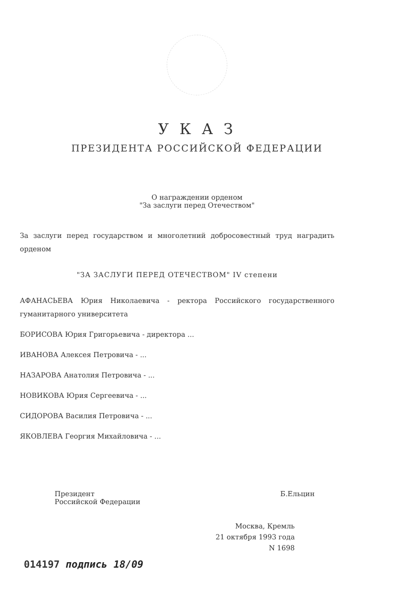У К А З
ПРЕЗИДЕНТА РОССИЙСКОЙ ФЕДЕРАЦИИ
О награждении орденом
"За заслуги перед Отечеством"
За заслуги перед государством и многолетний добросовестный труд наградить орденом
"ЗА ЗАСЛУГИ ПЕРЕД ОТЕЧЕСТВОМ" IV степени
АФАНАСЬЕВА Юрия Николаевича - ректора Российского государственного гуманитарного университета
БОРИСОВА Юрия Григорьевича - директора ...
ИВАНОВА Алексея Петровича - ...
НАЗАРОВА Анатолия Петровича - ...
НОВИКОВА Юрия Сергеевича - ...
СИДОРОВА Василия Петровича - ...
ЯКОВЛЕВА Георгия Михайловича - ...
Президент
Российской Федерации
Б.Ельцин
Москва, Кремль
21 октября 1993 года
N 1698
014197 подпись 18/09